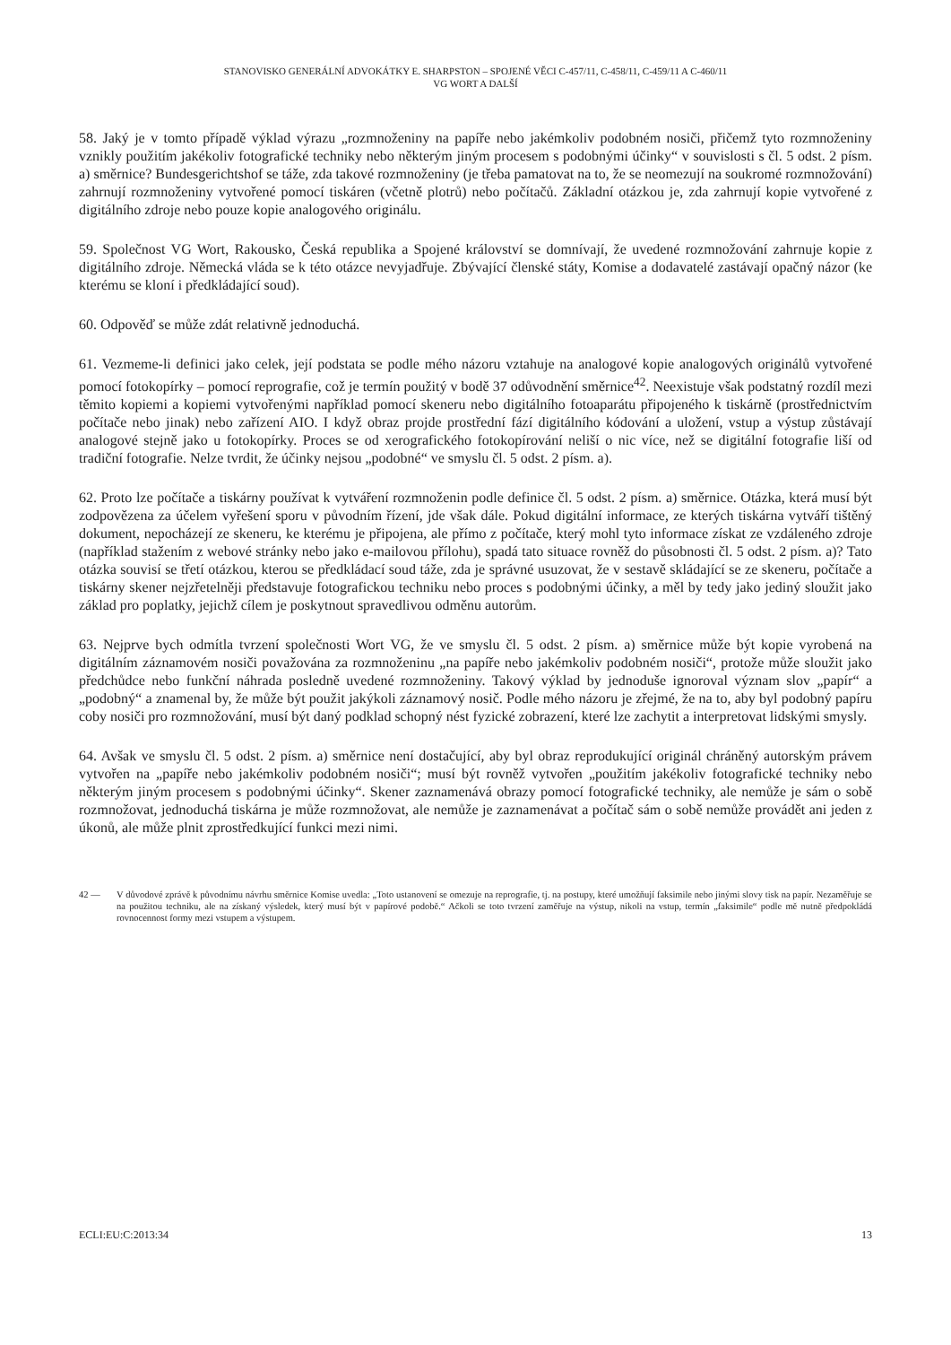STANOVISKO GENERÁLNÍ ADVOKÁTKY E. SHARPSTON – SPOJENÉ VĚCI C-457/11, C-458/11, C-459/11 A C-460/11
VG WORT A DALŠÍ
58. Jaký je v tomto případě výklad výrazu „rozmnoženiny na papíře nebo jakémkoliv podobném nosiči, přičemž tyto rozmnoženiny vznikly použitím jakékoliv fotografické techniky nebo některým jiným procesem s podobnými účinky“ v souvislosti s čl. 5 odst. 2 písm. a) směrnice? Bundesgerichtshof se táže, zda takové rozmnoženiny (je třeba pamatovat na to, že se neomezují na soukromé rozmnožování) zahrnují rozmnoženiny vytvořené pomocí tiskáren (včetně plotrů) nebo počítačů. Základní otázkou je, zda zahrnují kopie vytvořené z digitálního zdroje nebo pouze kopie analogového originálu.
59. Společnost VG Wort, Rakousko, Česká republika a Spojené království se domnívají, že uvedené rozmnožování zahrnuje kopie z digitálního zdroje. Německá vláda se k této otázce nevyjadřuje. Zbývající členské státy, Komise a dodavatelé zastávají opačný názor (ke kterému se kloní i předkládající soud).
60. Odpověď se může zdát relativně jednoduchá.
61. Vezmeme-li definici jako celek, její podstata se podle mého názoru vztahuje na analogové kopie analogových originálů vytvořené pomocí fotokopírky – pomocí reprografie, což je termín použitý v bodě 37 odůvodnění směrnice<sup>42</sup>. Neexistuje však podstatný rozdíl mezi těmito kopiemi a kopiemi vytvořenými například pomocí skeneru nebo digitálního fotoaparátu připojeného k tiskárně (prostřednictvím počítače nebo jinak) nebo zařízení AIO. I když obraz projde prostřední fází digitálního kódování a uložení, vstup a výstup zůstávají analogové stejně jako u fotokopírky. Proces se od xerografického fotokopírování neliší o nic více, než se digitální fotografie liší od tradiční fotografie. Nelze tvrdit, že účinky nejsou „podobné“ ve smyslu čl. 5 odst. 2 písm. a).
62. Proto lze počítače a tiskárny používat k vytváření rozmnoženin podle definice čl. 5 odst. 2 písm. a) směrnice. Otázka, která musí být zodpovězena za účelem vyřešení sporu v původním řízení, jde však dále. Pokud digitální informace, ze kterých tiskárna vytváří tištěný dokument, nepocházejí ze skeneru, ke kterému je připojena, ale přímo z počítače, který mohl tyto informace získat ze vzdáleného zdroje (například stažením z webové stránky nebo jako e-mailovou přílohu), spadá tato situace rovněž do působnosti čl. 5 odst. 2 písm. a)? Tato otázka souvisí se třetí otázkou, kterou se předkládací soud táže, zda je správné usuzovat, že v sestavě skládající se ze skeneru, počítače a tiskárny skener nejzřetelněji představuje fotografickou techniku nebo proces s podobnými účinky, a měl by tedy jako jediný sloužit jako základ pro poplatky, jejichž cílem je poskytnout spravedlivou odměnu autorům.
63. Nejprve bych odmítla tvrzení společnosti Wort VG, že ve smyslu čl. 5 odst. 2 písm. a) směrnice může být kopie vyrobená na digitálním záznamovém nosiči považována za rozmnoženinu „na papíře nebo jakémkoliv podobném nosiči“, protože může sloužit jako předchůdce nebo funkční náhrada posledně uvedené rozmnoženiny. Takový výklad by jednoduše ignoroval význam slov „papír“ a „podobný“ a znamenal by, že může být použit jakýkoli záznamový nosič. Podle mého názoru je zřejmé, že na to, aby byl podobný papíru coby nosiči pro rozmnožování, musí být daný podklad schopný nést fyzické zobrazení, které lze zachytit a interpretovat lidskými smysly.
64. Avšak ve smyslu čl. 5 odst. 2 písm. a) směrnice není dostačující, aby byl obraz reprodukující originál chráněný autorským právem vytvořen na „papíře nebo jakémkoliv podobném nosiči“; musí být rovněž vytvořen „použitím jakékoliv fotografické techniky nebo některým jiným procesem s podobnými účinky“. Skener zaznamenává obrazy pomocí fotografické techniky, ale nemůže je sám o sobě rozmnožovat, jednoduchá tiskárna je může rozmnožovat, ale nemůže je zaznamenávat a počítač sám o sobě nemůže provádět ani jeden z úkonů, ale může plnit zprostředkující funkci mezi nimi.
42 — V důvodové zprávě k původnímu návrhu směrnice Komise uvedla: „Toto ustanovení se omezuje na reprografie, tj. na postupy, které umožňují faksimile nebo jinými slovy tisk na papír. Nezaměřuje se na použitou techniku, ale na získaný výsledek, který musí být v papírové podobě.“ Ačkoli se toto tvrzení zaměřuje na výstup, nikoli na vstup, termín „faksimile“ podle mě nutně předpokládá rovnocennost formy mezi vstupem a výstupem.
ECLI:EU:C:2013:34 13